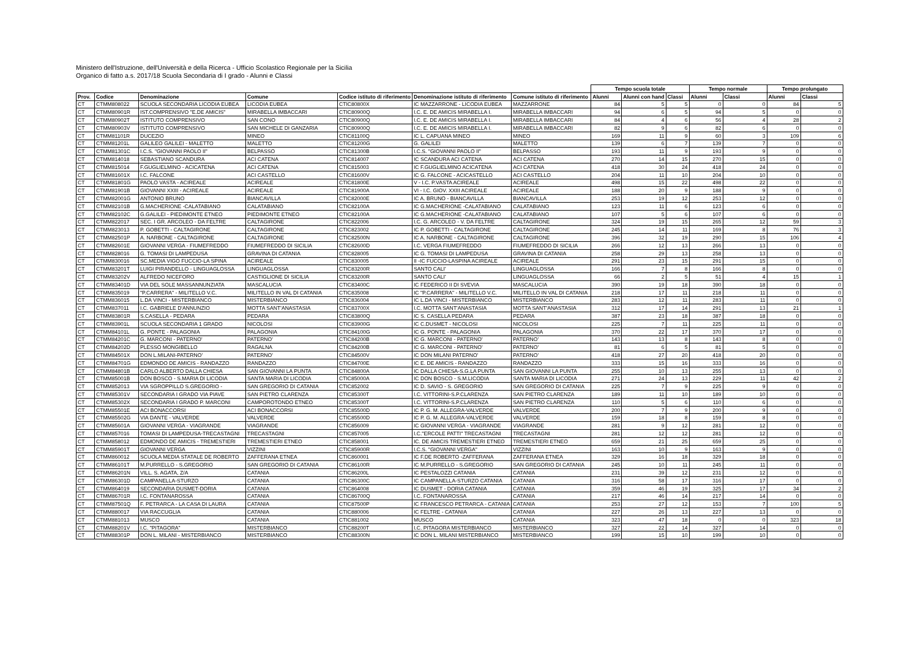Ministero dell'Istruzione, dell'Università e della Ricerca - Ufficio Scolastico Regionale per la Sicilia
Organico di fatto a.s. 2017/18 Scuola Secondaria di I grado - Alunni e Classi
| | | | | | | | Tempo scuola totale | | | Tempo normale | | Tempo prolungato | |
| --- | --- | --- | --- | --- | --- | --- | --- | --- | --- | --- | --- | --- | --- |
| Prov. | Codice | Denominazione | Comune | Codice istituto di riferimento | Denominazione istituto di riferimento | Comune istituto di riferimento | Alunni | Alunni con hand | Classi | Alunni | Classi | Alunni | Classi |
| CT | CTMM808022 | SCUOLA SECONDARIA LICODIA EUBEA | LICODIA EUBEA | CTIC80800X | IC MAZZARRONE - LICODIA EUBEA | MAZZARRONE | 84 | 5 | 5 | 0 | 0 | 84 | 5 |
| CT | CTMM80901R | IST.COMPRENSIVO "E.DE AMICIS" | MIRABELLA IMBACCARI | CTIC80900Q | I.C. E. DE AMICIS MIRABELLA I. | MIRABELLA IMBACCARI | 94 | 6 | 5 | 94 | 5 | 0 | 0 |
| CT | CTMM80902T | ISTITUTO COMPRENSIVO | SAN CONO | CTIC80900Q | I.C. E. DE AMICIS MIRABELLA I. | MIRABELLA IMBACCARI | 84 | 4 | 6 | 56 | 4 | 28 | 2 |
| CT | CTMM80903V | ISTITUTO COMPRENSIVO | SAN MICHELE DI GANZARIA | CTIC80900Q | I.C. E. DE AMICIS MIRABELLA I. | MIRABELLA IMBACCARI | 82 | 9 | 6 | 82 | 6 | 0 | 0 |
| CT | CTMM81101R | DUCEZIO | MINEO | CTIC81100Q | IC L. CAPUANA MINEO | MINEO | 169 | 11 | 9 | 60 | 3 | 109 | 6 |
| CT | CTMM81201L | GALILEO GALILEI - MALETTO | MALETTO | CTIC81200G | G. GALILEI | MALETTO | 139 | 6 | 7 | 139 | 7 | 0 | 0 |
| CT | CTMM81301C | I.C.S. "GIOVANNI PAOLO II" | BELPASSO | CTIC81300B | I.C.S. "GIOVANNI PAOLO II" | BELPASSO | 193 | 11 | 9 | 193 | 9 | 0 | 0 |
| CT | CTMM814018 | SEBASTIANO SCANDURA | ACI CATENA | CTIC814007 | IC SCANDURA ACI CATENA | ACI CATENA | 270 | 14 | 15 | 270 | 15 | 0 | 0 |
| CT | CTMM815014 | F.GUGLIELMINO - ACICATENA | ACI CATENA | CTIC815003 | IC F.GUGLIELMINO ACICATENA | ACI CATENA | 418 | 30 | 24 | 418 | 24 | 0 | 0 |
| CT | CTMM81601X | I.C. FALCONE | ACI CASTELLO | CTIC81600V | IC G. FALCONE - ACICASTELLO | ACI CASTELLO | 204 | 11 | 10 | 204 | 10 | 0 | 0 |
| CT | CTMM81801G | PAOLO VASTA - ACIREALE | ACIREALE | CTIC81800E | V - I.C. P.VASTA ACIREALE | ACIREALE | 498 | 15 | 22 | 498 | 22 | 0 | 0 |
| CT | CTMM81901B | GIOVANNI XXIII - ACIREALE | ACIREALE | CTIC81900A | VI - I.C. GIOV. XXIII ACIREALE | ACIREALE | 188 | 20 | 9 | 188 | 9 | 0 | 0 |
| CT | CTMM82001G | ANTONIO BRUNO | BIANCAVILLA | CTIC82000E | IC A. BRUNO - BIANCAVILLA | BIANCAVILLA | 253 | 19 | 12 | 253 | 12 | 0 | 0 |
| CT | CTMM82101B | G.MACHERIONE -CALATABIANO | CALATABIANO | CTIC82100A | IC G.MACHERIONE -CALATABIANO | CALATABIANO | 123 | 11 | 6 | 123 | 6 | 0 | 0 |
| CT | CTMM82102C | G.GALILEI - PIEDIMONTE ETNEO | PIEDIMONTE ETNEO | CTIC82100A | IC G.MACHERIONE -CALATABIANO | CALATABIANO | 107 | 5 | 6 | 107 | 6 | 0 | 0 |
| CT | CTMM822017 | SEC. I GR. ARCOLEO - DA FELTRE | CALTAGIRONE | CTIC822006 | I.C. G. ARCOLEO - V. DA FELTRE | CALTAGIRONE | 324 | 19 | 15 | 265 | 12 | 59 | 3 |
| CT | CTMM823013 | P. GOBETTI - CALTAGIRONE | CALTAGIRONE | CTIC823002 | IC P. GOBETTI - CALTAGIRONE | CALTAGIRONE | 245 | 14 | 11 | 169 | 8 | 76 | 3 |
| CT | CTMM82501P | A. NARBONE - CALTAGIRONE | CALTAGIRONE | CTIC82500N | IC A. NARBONE - CALTAGIRONE | CALTAGIRONE | 396 | 32 | 19 | 290 | 15 | 106 | 4 |
| CT | CTMM82601E | GIOVANNI VERGA - FIUMEFREDDO | FIUMEFREDDO DI SICILIA | CTIC82600D | I.C. VERGA FIUMEFREDDO | FIUMEFREDDO DI SICILIA | 266 | 12 | 13 | 266 | 13 | 0 | 0 |
| CT | CTMM828016 | G. TOMASI DI LAMPEDUSA | GRAVINA DI CATANIA | CTIC828005 | IC G. TOMASI DI LAMPEDUSA | GRAVINA DI CATANIA | 258 | 29 | 13 | 258 | 13 | 0 | 0 |
| CT | CTMM830016 | SC.MEDIA VIGO FUCCIO-LA SPINA | ACIREALE | CTIC830005 | II -IC FUCCIO-LASPINA ACIREALE | ACIREALE | 291 | 23 | 15 | 291 | 15 | 0 | 0 |
| CT | CTMM83201T | LUIGI PIRANDELLO - LINGUAGLOSSA | LINGUAGLOSSA | CTIC83200R | SANTO CALI' | LINGUAGLOSSA | 166 | 7 | 8 | 166 | 8 | 0 | 0 |
| CT | CTMM83202V | ALFREDO NICEFORO | CASTIGLIONE DI SICILIA | CTIC83200R | SANTO CALI' | LINGUAGLOSSA | 66 | 2 | 5 | 51 | 4 | 15 | 1 |
| CT | CTMM83401D | VIA DEL SOLE MASSANNUNZIATA | MASCALUCIA | CTIC83400C | IC FEDERICO II DI SVEVIA | MASCALUCIA | 390 | 19 | 18 | 390 | 18 | 0 | 0 |
| CT | CTMM835019 | "P.CARRERA" - MILITELLO V.C. | MILITELLO IN VAL DI CATANIA | CTIC835008 | IC "P.CARRERA" - MILITELLO V.C. | MILITELLO IN VAL DI CATANIA | 218 | 17 | 11 | 218 | 11 | 0 | 0 |
| CT | CTMM836015 | L.DA VINCI - MISTERBIANCO | MISTERBIANCO | CTIC836004 | IC L.DA VINCI - MISTERBIANCO | MISTERBIANCO | 283 | 12 | 11 | 283 | 11 | 0 | 0 |
| CT | CTMM837011 | I.C. GABRIELE D'ANNUNZIO | MOTTA SANT'ANASTASIA | CTIC83700X | I.C. MOTTA SANT'ANASTASIA | MOTTA SANT'ANASTASIA | 312 | 17 | 14 | 291 | 13 | 21 | 1 |
| CT | CTMM83801R | S.CASELLA - PEDARA | PEDARA | CTIC83800Q | IC S. CASELLA PEDARA | PEDARA | 387 | 23 | 18 | 387 | 18 | 0 | 0 |
| CT | CTMM83901L | SCUOLA SECONDARIA 1 GRADO | NICOLOSI | CTIC83900G | IC C.DUSMET - NICOLOSI | NICOLOSI | 225 | 7 | 11 | 225 | 11 | 0 | 0 |
| CT | CTMM84101L | G. PONTE - PALAGONIA | PALAGONIA | CTIC84100G | IC G. PONTE - PALAGONIA | PALAGONIA | 370 | 22 | 17 | 370 | 17 | 0 | 0 |
| CT | CTMM84201C | G. MARCONI - PATERNO' | PATERNO' | CTIC84200B | IC G. MARCONI - PATERNO' | PATERNO' | 143 | 13 | 8 | 143 | 8 | 0 | 0 |
| CT | CTMM84202D | PLESSO MONGIBELLO | RAGALNA | CTIC84200B | IC G. MARCONI - PATERNO' | PATERNO' | 81 | 6 | 5 | 81 | 5 | 0 | 0 |
| CT | CTMM84501X | DON L.MILANI-PATERNO' | PATERNO' | CTIC84500V | IC DON MILANI PATERNO' | PATERNO' | 418 | 27 | 20 | 418 | 20 | 0 | 0 |
| CT | CTMM84701G | EDMONDO DE AMICIS - RANDAZZO | RANDAZZO | CTIC84700E | IC E. DE AMICIS - RANDAZZO | RANDAZZO | 333 | 15 | 16 | 333 | 16 | 0 | 0 |
| CT | CTMM84801B | CARLO ALBERTO DALLA CHIESA | SAN GIOVANNI LA PUNTA | CTIC84800A | IC DALLA CHIESA-S.G.LA PUNTA | SAN GIOVANNI LA PUNTA | 255 | 10 | 13 | 255 | 13 | 0 | 0 |
| CT | CTMM85001B | DON BOSCO - S.MARIA DI LICODIA | SANTA MARIA DI LICODIA | CTIC85000A | IC DON BOSCO - S.M.LICODIA | SANTA MARIA DI LICODIA | 271 | 24 | 13 | 229 | 11 | 42 | 2 |
| CT | CTMM852013 | VIA SGROPPILLO S.GREGORIO - | SAN GREGORIO DI CATANIA | CTIC852002 | IC D. SAVIO - S. GREGORIO | SAN GREGORIO DI CATANIA | 225 | 7 | 9 | 225 | 9 | 0 | 0 |
| CT | CTMM85301V | SECONDARIA I GRADO VIA PIAVE | SAN PIETRO CLARENZA | CTIC85300T | I.C. VITTORINI-S.P.CLARENZA | SAN PIETRO CLARENZA | 189 | 11 | 10 | 189 | 10 | 0 | 0 |
| CT | CTMM85302X | SECONDARIA I GRADO P. MARCONI | CAMPOROTONDO ETNEO | CTIC85300T | I.C. VITTORINI-S.P.CLARENZA | SAN PIETRO CLARENZA | 110 | 5 | 6 | 110 | 6 | 0 | 0 |
| CT | CTMM85501E | ACI BONACCORSI | ACI BONACCORSI | CTIC85500D | IC P. G. M. ALLEGRA-VALVERDE | VALVERDE | 200 | 7 | 9 | 200 | 9 | 0 | 0 |
| CT | CTMM85502G | VIA DANTE - VALVERDE | VALVERDE | CTIC85500D | IC P. G. M. ALLEGRA-VALVERDE | VALVERDE | 159 | 18 | 8 | 159 | 8 | 0 | 0 |
| CT | CTMM85601A | GIOVANNI VERGA - VIAGRANDE | VIAGRANDE | CTIC856009 | IC GIOVANNI VERGA - VIAGRANDE | VIAGRANDE | 281 | 9 | 12 | 281 | 12 | 0 | 0 |
| CT | CTMM857016 | TOMASI DI LAMPEDUSA-TRECASTAGNI | TRECASTAGNI | CTIC857005 | I.C."ERCOLE PATTI" TRECASTAGNI | TRECASTAGNI | 281 | 12 | 12 | 281 | 12 | 0 | 0 |
| CT | CTMM858012 | EDMONDO DE AMICIS - TREMESTIERI | TREMESTIERI ETNEO | CTIC858001 | IC. DE AMICIS TREMESTIERI ETNEO | TREMESTIERI ETNEO | 659 | 21 | 25 | 659 | 25 | 0 | 0 |
| CT | CTMM85901T | GIOVANNI VERGA | VIZZINI | CTIC85900R | I.C.S. "GIOVANNI VERGA" | VIZZINI | 163 | 10 | 9 | 163 | 9 | 0 | 0 |
| CT | CTMM860012 | SCUOLA MEDIA STATALE DE ROBERTO | ZAFFERANA ETNEA | CTIC860001 | IC F.DE ROBERTO -ZAFFERANA | ZAFFERANA ETNEA | 329 | 16 | 18 | 329 | 18 | 0 | 0 |
| CT | CTMM86101T | M.PURRELLO - S.GREGORIO | SAN GREGORIO DI CATANIA | CTIC86100R | IC M.PURRELLO - S.GREGORIO | SAN GREGORIO DI CATANIA | 245 | 10 | 11 | 245 | 11 | 0 | 0 |
| CT | CTMM86201N | VILL. S. AGATA, Z/A | CATANIA | CTIC86200L | IC PESTALOZZI CATANIA | CATANIA | 231 | 39 | 12 | 231 | 12 | 0 | 0 |
| CT | CTMM86301D | CAMPANELLA-STURZO | CATANIA | CTIC86300C | IC CAMPANELLA-STURZO CATANIA | CATANIA | 316 | 58 | 17 | 316 | 17 | 0 | 0 |
| CT | CTMM864019 | SECONDARIA DUSMET-DORIA | CATANIA | CTIC864008 | IC DUSMET - DORIA CATANIA | CATANIA | 359 | 46 | 19 | 325 | 17 | 34 | 2 |
| CT | CTMM86701R | I.C. FONTANAROSSA | CATANIA | CTIC86700Q | I.C. FONTANAROSSA | CATANIA | 217 | 46 | 14 | 217 | 14 | 0 | 0 |
| CT | CTMM87501Q | F. PETRARCA - LA CASA DI LAURA | CATANIA | CTIC87500P | IC FRANCESCO PETRARCA - CATANIA | CATANIA | 253 | 27 | 12 | 153 | 7 | 100 | 5 |
| CT | CTMM880017 | VIA RACCUGLIA | CATANIA | CTIC880006 | IC FELTRE - CATANIA | CATANIA | 227 | 26 | 13 | 227 | 13 | 0 | 0 |
| CT | CTMM881013 | MUSCO | CATANIA | CTIC881002 | MUSCO | CATANIA | 323 | 47 | 18 | 0 | 0 | 323 | 18 |
| CT | CTMM88201V | I.C. "PITAGORA" | MISTERBIANCO | CTIC88200T | I.C. PITAGORA MISTERBIANCO | MISTERBIANCO | 327 | 22 | 14 | 327 | 14 | 0 | 0 |
| CT | CTMM88301P | DON L. MILANI - MISTERBIANCO | MISTERBIANCO | CTIC88300N | IC DON L. MILANI MISTERBIANCO | MISTERBIANCO | 199 | 15 | 10 | 199 | 10 | 0 | 0 |